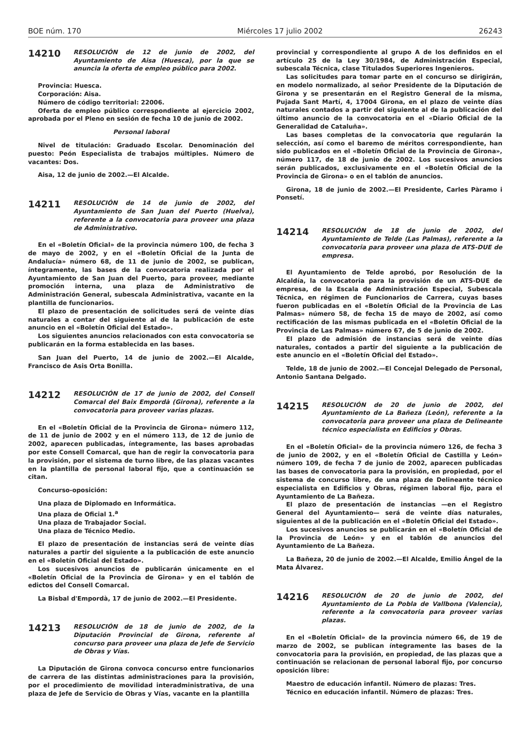BOE núm. 170 Miércoles 17 julio 2002 26243
14210
RESOLUCIÓN de 12 de junio de 2002, del Ayuntamiento de Aisa (Huesca), por la que se anuncia la oferta de empleo público para 2002.
Provincia: Huesca.
Corporación: Aisa.
Número de código territorial: 22006.
Oferta de empleo público correspondiente al ejercicio 2002, aprobada por el Pleno en sesión de fecha 10 de junio de 2002.
Personal laboral
Nivel de titulación: Graduado Escolar. Denominación del puesto: Peón Especialista de trabajos múltiples. Número de vacantes: Dos.
Aisa, 12 de junio de 2002.—El Alcalde.
14211
RESOLUCIÓN de 14 de junio de 2002, del Ayuntamiento de San Juan del Puerto (Huelva), referente a la convocatoria para proveer una plaza de Administrativo.
En el «Boletín Oficial» de la provincia número 100, de fecha 3 de mayo de 2002, y en el «Boletín Oficial de la Junta de Andalucía» número 68, de 11 de junio de 2002, se publican, íntegramente, las bases de la convocatoria realizada por el Ayuntamiento de San Juan del Puerto, para proveer, mediante promoción interna, una plaza de Administrativo de Administración General, subescala Administrativa, vacante en la plantilla de funcionarios.
El plazo de presentación de solicitudes será de veinte días naturales a contar del siguiente al de la publicación de este anuncio en el «Boletín Oficial del Estado».
Los siguientes anuncios relacionados con esta convocatoria se publicarán en la forma establecida en las bases.
San Juan del Puerto, 14 de junio de 2002.—El Alcalde, Francisco de Asis Orta Bonilla.
14212
RESOLUCIÓN de 17 de junio de 2002, del Consell Comarcal del Baix Empordà (Girona), referente a la convocatoria para proveer varias plazas.
En el «Boletín Oficial de la Provincia de Girona» número 112, de 11 de junio de 2002 y en el número 113, de 12 de junio de 2002, aparecen publicadas, íntegramente, las bases aprobadas por este Consell Comarcal, que han de regir la convocatoria para la provisión, por el sistema de turno libre, de las plazas vacantes en la plantilla de personal laboral fijo, que a continuación se citan.
Concurso-oposición:
Una plaza de Diplomado en Informática.
Una plaza de Oficial 1.<sup>a</sup>
Una plaza de Trabajador Social.
Una plaza de Técnico Medio.
El plazo de presentación de instancias será de veinte días naturales a partir del siguiente a la publicación de este anuncio en el «Boletín Oficial del Estado».
Los sucesivos anuncios de publicarán únicamente en el «Boletín Oficial de la Provincia de Girona» y en el tablón de edictos del Consell Comarcal.
La Bisbal d'Empordà, 17 de junio de 2002.—El Presidente.
14213
RESOLUCIÓN de 18 de junio de 2002, de la Diputación Provincial de Girona, referente al concurso para proveer una plaza de Jefe de Servicio de Obras y Vías.
La Diputación de Girona convoca concurso entre funcionarios de carrera de las distintas administraciones para la provisión, por el procedimiento de movilidad interadministrativa, de una plaza de Jefe de Servicio de Obras y Vías, vacante en la plantilla
provincial y correspondiente al grupo A de los definidos en el artículo 25 de la Ley 30/1984, de Administración Especial, subescala Técnica, clase Titulados Superiores Ingenieros.
Las solicitudes para tomar parte en el concurso se dirigirán, en modelo normalizado, al señor Presidente de la Diputación de Girona y se presentarán en el Registro General de la misma, Pujada Sant Martí, 4, 17004 Girona, en el plazo de veinte días naturales contados a partir del siguiente al de la publicación del último anuncio de la convocatoria en el «Diario Oficial de la Generalidad de Cataluña».
Las bases completas de la convocatoria que regularán la selección, así como el baremo de méritos correspondiente, han sido publicados en el «Boletín Oficial de la Provincia de Girona», número 117, de 18 de junio de 2002. Los sucesivos anuncios serán publicados, exclusivamente en el «Boletín Oficial de la Provincia de Girona» o en el tablón de anuncios.
Girona, 18 de junio de 2002.—El Presidente, Carles Pàramo i Ponsetí.
14214
RESOLUCIÓN de 18 de junio de 2002, del Ayuntamiento de Telde (Las Palmas), referente a la convocatoria para proveer una plaza de ATS-DUE de empresa.
El Ayuntamiento de Telde aprobó, por Resolución de la Alcaldía, la convocatoria para la provisión de un ATS-DUE de empresa, de la Escala de Administración Especial, Subescala Técnica, en régimen de Funcionarios de Carrera, cuyas bases fueron publicadas en el «Boletín Oficial de la Provincia de Las Palmas» número 58, de fecha 15 de mayo de 2002, así como rectificación de las mismas publicada en el «Boletín Oficial de la Provincia de Las Palmas» número 67, de 5 de junio de 2002.
El plazo de admisión de instancias será de veinte días naturales, contados a partir del siguiente a la publicación de este anuncio en el «Boletín Oficial del Estado».
Telde, 18 de junio de 2002.—El Concejal Delegado de Personal, Antonio Santana Delgado.
14215
RESOLUCIÓN de 20 de junio de 2002, del Ayuntamiento de La Bañeza (León), referente a la convocatoria para proveer una plaza de Delineante técnico especialista en Edificios y Obras.
En el «Boletín Oficial» de la provincia número 126, de fecha 3 de junio de 2002, y en el «Boletín Oficial de Castilla y León» número 109, de fecha 7 de junio de 2002, aparecen publicadas las bases de convocatoria para la provisión, en propiedad, por el sistema de concurso libre, de una plaza de Delineante técnico especialista en Edificios y Obras, régimen laboral fijo, para el Ayuntamiento de La Bañeza.
El plazo de presentación de instancias —en el Registro General del Ayuntamiento— será de veinte días naturales, siguientes al de la publicación en el «Boletín Oficial del Estado».
Los sucesivos anuncios se publicarán en el «Boletín Oficial de la Provincia de León» y en el tablón de anuncios del Ayuntamiento de La Bañeza.
La Bañeza, 20 de junio de 2002.—El Alcalde, Emilio Ángel de la Mata Álvarez.
14216
RESOLUCIÓN de 20 de junio de 2002, del Ayuntamiento de La Pobla de Vallbona (Valencia), referente a la convocatoria para proveer varias plazas.
En el «Boletín Oficial» de la provincia número 66, de 19 de marzo de 2002, se publican íntegramente las bases de la convocatoria para la provisión, en propiedad, de las plazas que a continuación se relacionan de personal laboral fijo, por concurso oposición libre:
Maestro de educación infantil. Número de plazas: Tres.
Técnico en educación infantil. Número de plazas: Tres.